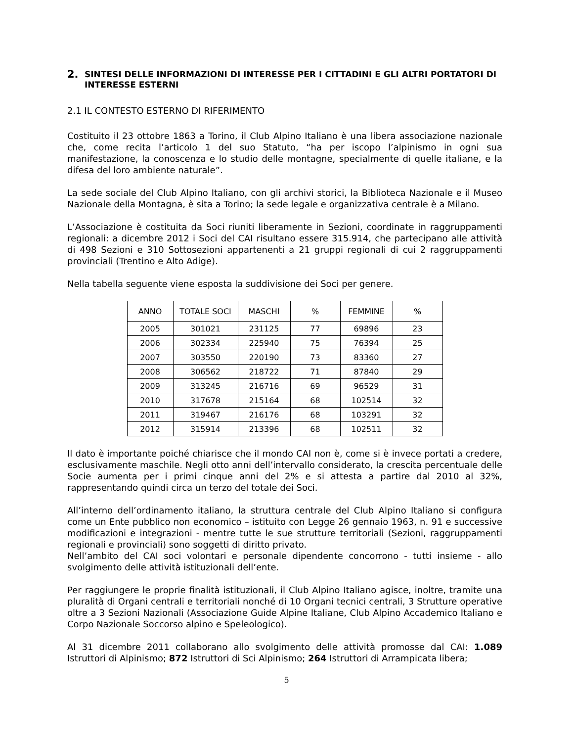2. SINTESI DELLE INFORMAZIONI DI INTERESSE PER I CITTADINI E GLI ALTRI PORTATORI DI INTERESSE ESTERNI
2.1 IL CONTESTO ESTERNO DI RIFERIMENTO
Costituito il 23 ottobre 1863 a Torino, il Club Alpino Italiano è una libera associazione nazionale che, come recita l’articolo 1 del suo Statuto, “ha per iscopo l’alpinismo in ogni sua manifestazione, la conoscenza e lo studio delle montagne, specialmente di quelle italiane, e la difesa del loro ambiente naturale”.
La sede sociale del Club Alpino Italiano, con gli archivi storici, la Biblioteca Nazionale e il Museo Nazionale della Montagna, è sita a Torino; la sede legale e organizzativa centrale è a Milano.
L’Associazione è costituita da Soci riuniti liberamente in Sezioni, coordinate in raggruppamenti regionali: a dicembre 2012 i Soci del CAI risultano essere 315.914, che partecipano alle attività di 498 Sezioni e 310 Sottosezioni appartenenti a 21 gruppi regionali di cui 2 raggruppamenti provinciali (Trentino e Alto Adige).
Nella tabella seguente viene esposta la suddivisione dei Soci per genere.
| ANNO | TOTALE SOCI | MASCHI | % | FEMMINE | % |
| --- | --- | --- | --- | --- | --- |
| 2005 | 301021 | 231125 | 77 | 69896 | 23 |
| 2006 | 302334 | 225940 | 75 | 76394 | 25 |
| 2007 | 303550 | 220190 | 73 | 83360 | 27 |
| 2008 | 306562 | 218722 | 71 | 87840 | 29 |
| 2009 | 313245 | 216716 | 69 | 96529 | 31 |
| 2010 | 317678 | 215164 | 68 | 102514 | 32 |
| 2011 | 319467 | 216176 | 68 | 103291 | 32 |
| 2012 | 315914 | 213396 | 68 | 102511 | 32 |
Il dato è importante poiché chiarisce che il mondo CAI non è, come si è invece portati a credere, esclusivamente maschile. Negli otto anni dell’intervallo considerato, la crescita percentuale delle Socie aumenta per i primi cinque anni del 2% e si attesta a partire dal 2010 al 32%, rappresentando quindi circa un terzo del totale dei Soci.
All’interno dell’ordinamento italiano, la struttura centrale del Club Alpino Italiano si configura come un Ente pubblico non economico – istituito con Legge 26 gennaio 1963, n. 91 e successive modificazioni e integrazioni - mentre tutte le sue strutture territoriali (Sezioni, raggruppamenti regionali e provinciali) sono soggetti di diritto privato.
Nell’ambito del CAI soci volontari e personale dipendente concorrono - tutti insieme - allo svolgimento delle attività istituzionali dell’ente.
Per raggiungere le proprie finalità istituzionali, il Club Alpino Italiano agisce, inoltre, tramite una pluralità di Organi centrali e territoriali nonché di 10 Organi tecnici centrali, 3 Strutture operative oltre a 3 Sezioni Nazionali (Associazione Guide Alpine Italiane, Club Alpino Accademico Italiano e Corpo Nazionale Soccorso alpino e Speleologico).
Al 31 dicembre 2011 collaborano allo svolgimento delle attività promosse dal CAI: 1.089 Istruttori di Alpinismo; 872 Istruttori di Sci Alpinismo; 264 Istruttori di Arrampicata libera;
5